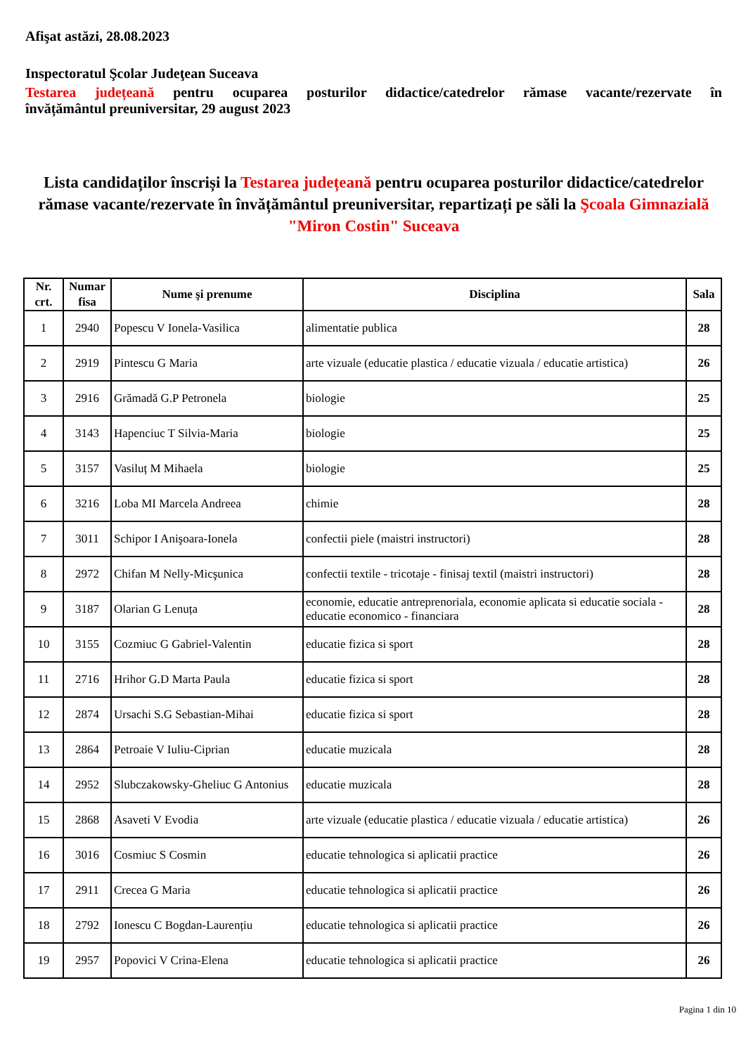Afişat astăzi, 28.08.2023
Inspectoratul Şcolar Judeţean Suceava
Testarea județeană pentru ocuparea posturilor didactice/catedrelor rămase vacante/rezervate în
învățământul preuniversitar, 29 august 2023
Lista candidaților înscriși la Testarea județeană pentru ocuparea posturilor didactice/catedrelor rămase vacante/rezervate în învățământul preuniversitar, repartizați pe săli la Şcoala Gimnazială "Miron Costin" Suceava
| Nr. crt. | Numar fisa | Nume şi prenume | Disciplina | Sala |
| --- | --- | --- | --- | --- |
| 1 | 2940 | Popescu V Ionela-Vasilica | alimentatie publica | 28 |
| 2 | 2919 | Pintescu G Maria | arte vizuale (educatie plastica / educatie vizuala / educatie artistica) | 26 |
| 3 | 2916 | Grămadă G.P Petronela | biologie | 25 |
| 4 | 3143 | Hapenciuc T Silvia-Maria | biologie | 25 |
| 5 | 3157 | Vasiluț M Mihaela | biologie | 25 |
| 6 | 3216 | Loba MI Marcela Andreea | chimie | 28 |
| 7 | 3011 | Schipor I Anişoara-Ionela | confectii piele (maistri instructori) | 28 |
| 8 | 2972 | Chifan M Nelly-Micşunica | confectii textile - tricotaje - finisaj textil (maistri instructori) | 28 |
| 9 | 3187 | Olarian G Lenuța | economie, educatie antreprenoriala, economie aplicata si educatie sociala - educatie economico - financiara | 28 |
| 10 | 3155 | Cozmiuc G Gabriel-Valentin | educatie fizica si sport | 28 |
| 11 | 2716 | Hrihor G.D Marta Paula | educatie fizica si sport | 28 |
| 12 | 2874 | Ursachi S.G Sebastian-Mihai | educatie fizica si sport | 28 |
| 13 | 2864 | Petroaie V Iuliu-Ciprian | educatie muzicala | 28 |
| 14 | 2952 | Slubczakowsky-Gheliuc G Antonius | educatie muzicala | 28 |
| 15 | 2868 | Asaveti V Evodia | arte vizuale (educatie plastica / educatie vizuala / educatie artistica) | 26 |
| 16 | 3016 | Cosmiuc S Cosmin | educatie tehnologica si aplicatii practice | 26 |
| 17 | 2911 | Crecea G Maria | educatie tehnologica si aplicatii practice | 26 |
| 18 | 2792 | Ionescu C Bogdan-Laurențiu | educatie tehnologica si aplicatii practice | 26 |
| 19 | 2957 | Popovici V Crina-Elena | educatie tehnologica si aplicatii practice | 26 |
Pagina 1 din 10